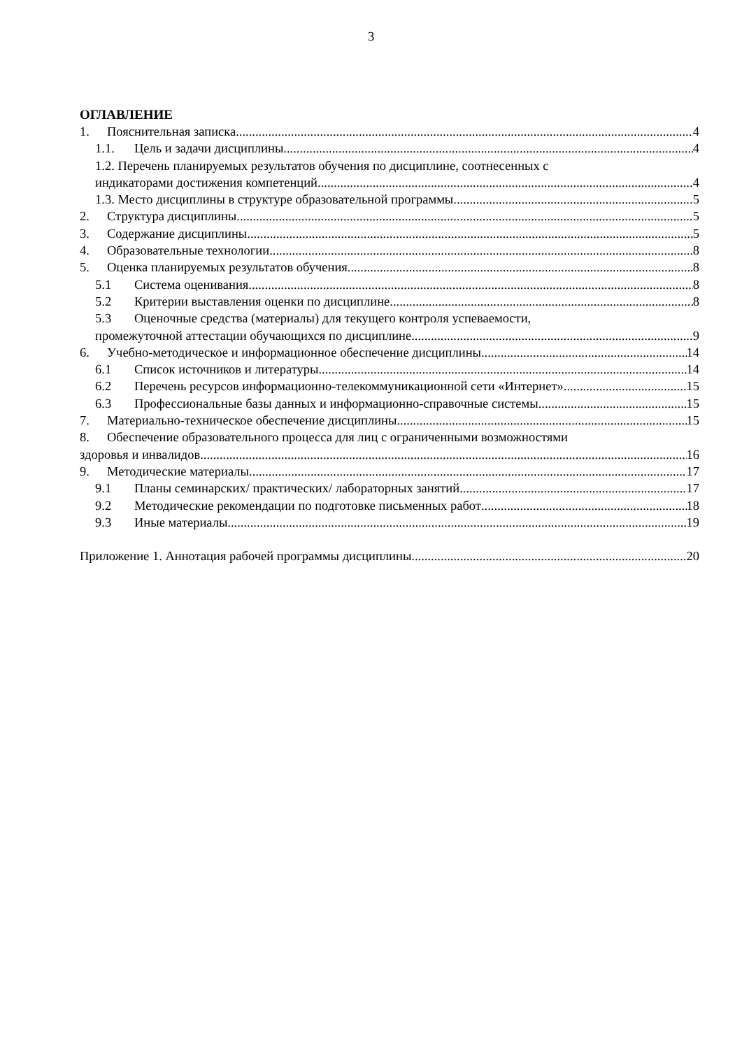3
ОГЛАВЛЕНИЕ
1. Пояснительная записка 4
1.1. Цель и задачи дисциплины 4
1.2. Перечень планируемых результатов обучения по дисциплине, соотнесенных с
индикаторами достижения компетенций 4
1.3. Место дисциплины в структуре образовательной программы 5
2. Структура дисциплины 5
3. Содержание дисциплины 5
4. Образовательные технологии 8
5. Оценка планируемых результатов обучения 8
5.1 Система оценивания 8
5.2 Критерии выставления оценки по дисциплине 8
5.3 Оценочные средства (материалы) для текущего контроля успеваемости,
промежуточной аттестации обучающихся по дисциплине 9
6. Учебно-методическое и информационное обеспечение дисциплины 14
6.1 Список источников и литературы 14
6.2 Перечень ресурсов информационно-телекоммуникационной сети «Интернет». 15
6.3 Профессиональные базы данных и информационно-справочные системы 15
7. Материально-техническое обеспечение дисциплины 15
8. Обеспечение образовательного процесса для лиц с ограниченными возможностями
здоровья и инвалидов 16
9. Методические материалы 17
9.1 Планы семинарских/ практических/ лабораторных занятий 17
9.2 Методические рекомендации по подготовке письменных работ 18
9.3 Иные материалы 19
Приложение 1. Аннотация рабочей программы дисциплины 20